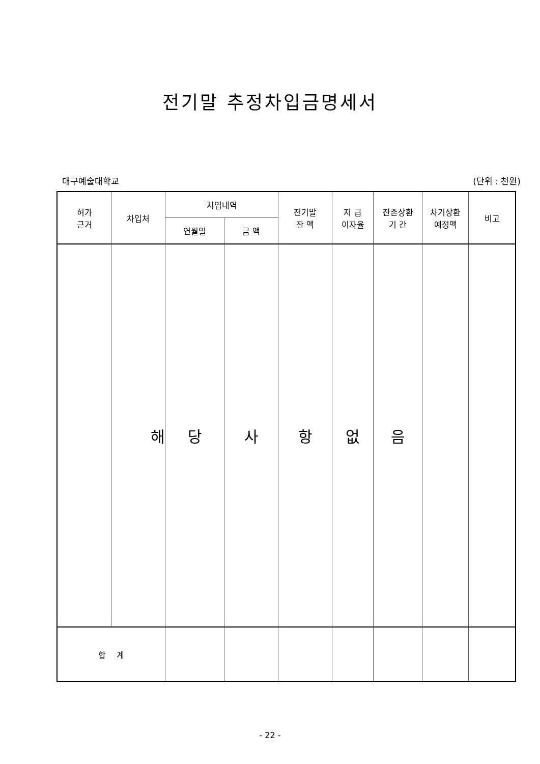전기말 추정차입금명세서
대구예술대학교 (단위 : 천원)
| 허가 근거 | 차입처 | 차입내역 | | 전기말 잔 액 | 지 급 이자율 | 잔존상환 기 간 | 차기상환 예정액 | 비고 |
| --- | --- | --- | --- | --- | --- | --- | --- | --- |
| | | 연월일 | 금 액 | | | | | |
| | 해 | 당 | 사 | 항 | 없 | 음 | | |
| 합 계 | | | | | | | | |
- 22 -